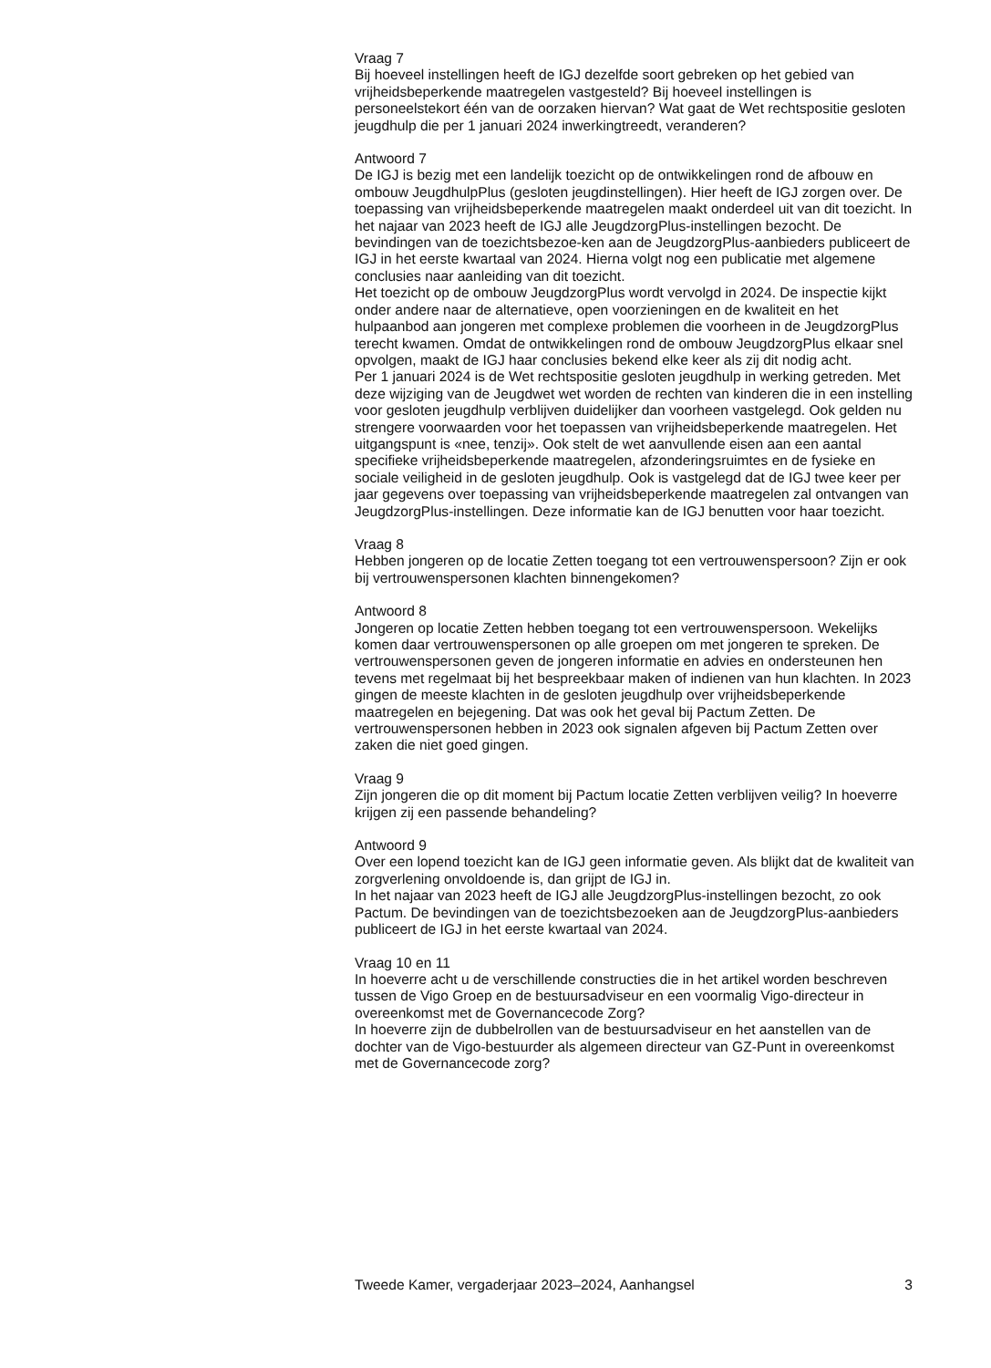Vraag 7
Bij hoeveel instellingen heeft de IGJ dezelfde soort gebreken op het gebied van vrijheidsbeperkende maatregelen vastgesteld? Bij hoeveel instellingen is personeelstekort één van de oorzaken hiervan? Wat gaat de Wet rechtspositie gesloten jeugdhulp die per 1 januari 2024 inwerkingtreedt, veranderen?
Antwoord 7
De IGJ is bezig met een landelijk toezicht op de ontwikkelingen rond de afbouw en ombouw JeugdhulpPlus (gesloten jeugdinstellingen). Hier heeft de IGJ zorgen over. De toepassing van vrijheidsbeperkende maatregelen maakt onderdeel uit van dit toezicht. In het najaar van 2023 heeft de IGJ alle JeugdzorgPlus-instellingen bezocht. De bevindingen van de toezichtsbezoe-ken aan de JeugdzorgPlus-aanbieders publiceert de IGJ in het eerste kwartaal van 2024. Hierna volgt nog een publicatie met algemene conclusies naar aanleiding van dit toezicht.
Het toezicht op de ombouw JeugdzorgPlus wordt vervolgd in 2024. De inspectie kijkt onder andere naar de alternatieve, open voorzieningen en de kwaliteit en het hulpaanbod aan jongeren met complexe problemen die voorheen in de JeugdzorgPlus terecht kwamen. Omdat de ontwikkelingen rond de ombouw JeugdzorgPlus elkaar snel opvolgen, maakt de IGJ haar conclusies bekend elke keer als zij dit nodig acht.
Per 1 januari 2024 is de Wet rechtspositie gesloten jeugdhulp in werking getreden. Met deze wijziging van de Jeugdwet wet worden de rechten van kinderen die in een instelling voor gesloten jeugdhulp verblijven duidelijker dan voorheen vastgelegd. Ook gelden nu strengere voorwaarden voor het toepassen van vrijheidsbeperkende maatregelen. Het uitgangspunt is «nee, tenzij». Ook stelt de wet aanvullende eisen aan een aantal specifieke vrijheidsbeperkende maatregelen, afzonderingsruimtes en de fysieke en sociale veiligheid in de gesloten jeugdhulp. Ook is vastgelegd dat de IGJ twee keer per jaar gegevens over toepassing van vrijheidsbeperkende maatregelen zal ontvangen van JeugdzorgPlus-instellingen. Deze informatie kan de IGJ benutten voor haar toezicht.
Vraag 8
Hebben jongeren op de locatie Zetten toegang tot een vertrouwenspersoon? Zijn er ook bij vertrouwenspersonen klachten binnengekomen?
Antwoord 8
Jongeren op locatie Zetten hebben toegang tot een vertrouwenspersoon. Wekelijks komen daar vertrouwenspersonen op alle groepen om met jongeren te spreken. De vertrouwenspersonen geven de jongeren informatie en advies en ondersteunen hen tevens met regelmaat bij het bespreekbaar maken of indienen van hun klachten. In 2023 gingen de meeste klachten in de gesloten jeugdhulp over vrijheidsbeperkende maatregelen en bejegening. Dat was ook het geval bij Pactum Zetten. De vertrouwenspersonen hebben in 2023 ook signalen afgeven bij Pactum Zetten over zaken die niet goed gingen.
Vraag 9
Zijn jongeren die op dit moment bij Pactum locatie Zetten verblijven veilig? In hoeverre krijgen zij een passende behandeling?
Antwoord 9
Over een lopend toezicht kan de IGJ geen informatie geven. Als blijkt dat de kwaliteit van zorgverlening onvoldoende is, dan grijpt de IGJ in.
In het najaar van 2023 heeft de IGJ alle JeugdzorgPlus-instellingen bezocht, zo ook Pactum. De bevindingen van de toezichtsbezoeken aan de JeugdzorgPlus-aanbieders publiceert de IGJ in het eerste kwartaal van 2024.
Vraag 10 en 11
In hoeverre acht u de verschillende constructies die in het artikel worden beschreven tussen de Vigo Groep en de bestuursadviseur en een voormalig Vigo-directeur in overeenkomst met de Governancecode Zorg?
In hoeverre zijn de dubbelrollen van de bestuursadviseur en het aanstellen van de dochter van de Vigo-bestuurder als algemeen directeur van GZ-Punt in overeenkomst met de Governancecode zorg?
Tweede Kamer, vergaderjaar 2023–2024, Aanhangsel 3